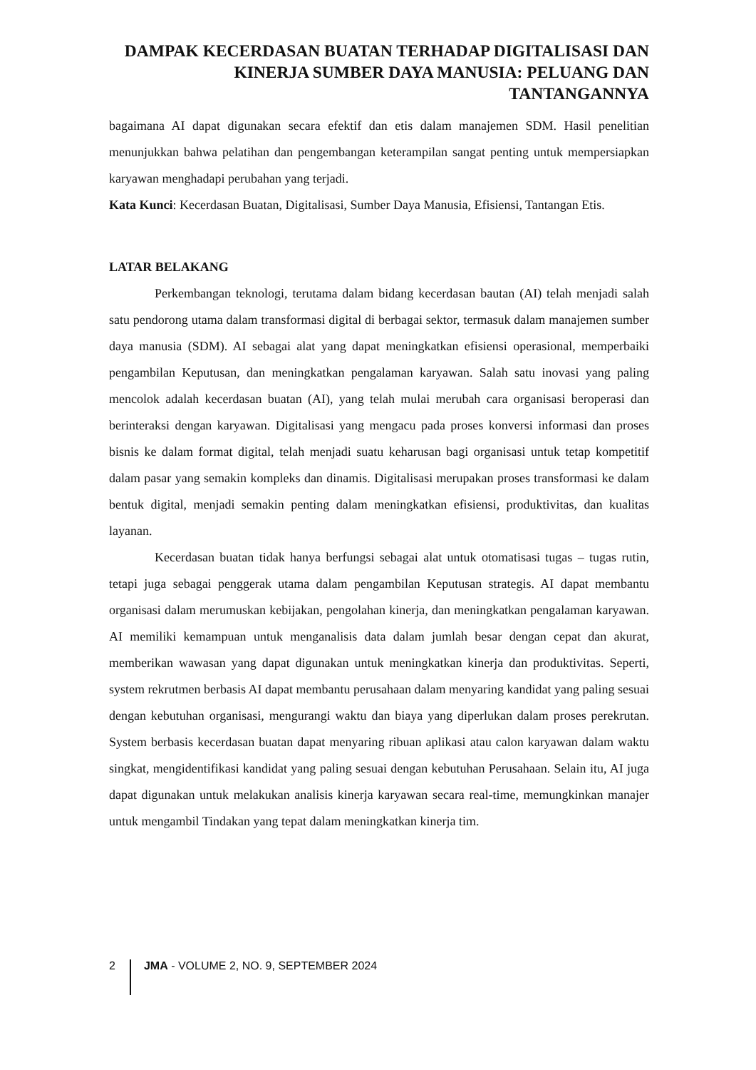DAMPAK KECERDASAN BUATAN TERHADAP DIGITALISASI DAN KINERJA SUMBER DAYA MANUSIA: PELUANG DAN TANTANGANNYA
bagaimana AI dapat digunakan secara efektif dan etis dalam manajemen SDM. Hasil penelitian menunjukkan bahwa pelatihan dan pengembangan keterampilan sangat penting untuk mempersiapkan karyawan menghadapi perubahan yang terjadi.
Kata Kunci: Kecerdasan Buatan, Digitalisasi, Sumber Daya Manusia, Efisiensi, Tantangan Etis.
LATAR BELAKANG
Perkembangan teknologi, terutama dalam bidang kecerdasan bautan (AI) telah menjadi salah satu pendorong utama dalam transformasi digital di berbagai sektor, termasuk dalam manajemen sumber daya manusia (SDM). AI sebagai alat yang dapat meningkatkan efisiensi operasional, memperbaiki pengambilan Keputusan, dan meningkatkan pengalaman karyawan. Salah satu inovasi yang paling mencolok adalah kecerdasan buatan (AI), yang telah mulai merubah cara organisasi beroperasi dan berinteraksi dengan karyawan. Digitalisasi yang mengacu pada proses konversi informasi dan proses bisnis ke dalam format digital, telah menjadi suatu keharusan bagi organisasi untuk tetap kompetitif dalam pasar yang semakin kompleks dan dinamis. Digitalisasi merupakan proses transformasi ke dalam bentuk digital, menjadi semakin penting dalam meningkatkan efisiensi, produktivitas, dan kualitas layanan.
Kecerdasan buatan tidak hanya berfungsi sebagai alat untuk otomatisasi tugas – tugas rutin, tetapi juga sebagai penggerak utama dalam pengambilan Keputusan strategis. AI dapat membantu organisasi dalam merumuskan kebijakan, pengolahan kinerja, dan meningkatkan pengalaman karyawan. AI memiliki kemampuan untuk menganalisis data dalam jumlah besar dengan cepat dan akurat, memberikan wawasan yang dapat digunakan untuk meningkatkan kinerja dan produktivitas. Seperti, system rekrutmen berbasis AI dapat membantu perusahaan dalam menyaring kandidat yang paling sesuai dengan kebutuhan organisasi, mengurangi waktu dan biaya yang diperlukan dalam proses perekrutan. System berbasis kecerdasan buatan dapat menyaring ribuan aplikasi atau calon karyawan dalam waktu singkat, mengidentifikasi kandidat yang paling sesuai dengan kebutuhan Perusahaan. Selain itu, AI juga dapat digunakan untuk melakukan analisis kinerja karyawan secara real-time, memungkinkan manajer untuk mengambil Tindakan yang tepat dalam meningkatkan kinerja tim.
2 JMA - VOLUME 2, NO. 9, SEPTEMBER 2024